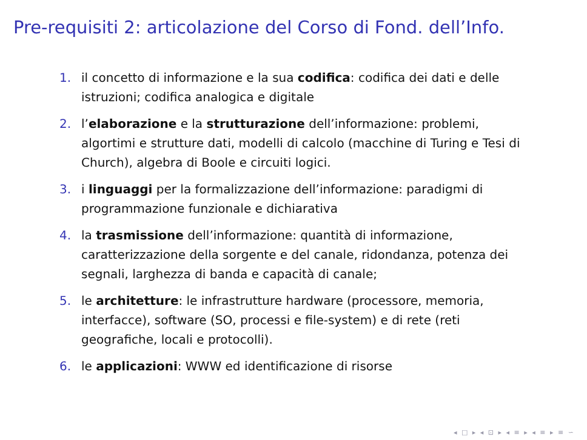Pre-requisiti 2: articolazione del Corso di Fond. dell’Info.
1. il concetto di informazione e la sua codifica: codifica dei dati e delle istruzioni; codifica analogica e digitale
2. l’elaborazione e la strutturazione dell’informazione: problemi, algortimi e strutture dati, modelli di calcolo (macchine di Turing e Tesi di Church), algebra di Boole e circuiti logici.
3. i linguaggi per la formalizzazione dell’informazione: paradigmi di programmazione funzionale e dichiarativa
4. la trasmissione dell’informazione: quantità di informazione, caratterizzazione della sorgente e del canale, ridondanza, potenza dei segnali, larghezza di banda e capacità di canale;
5. le architetture: le infrastrutture hardware (processore, memoria, interfacce), software (SO, processi e file-system) e di rete (reti geografiche, locali e protocolli).
6. le applicazioni: WWW ed identificazione di risorse
◂ □ ▸ ◂ ⊡ ▸ ◂ ≡ ▸ ◂ ≡ ▸ ≡ ∽